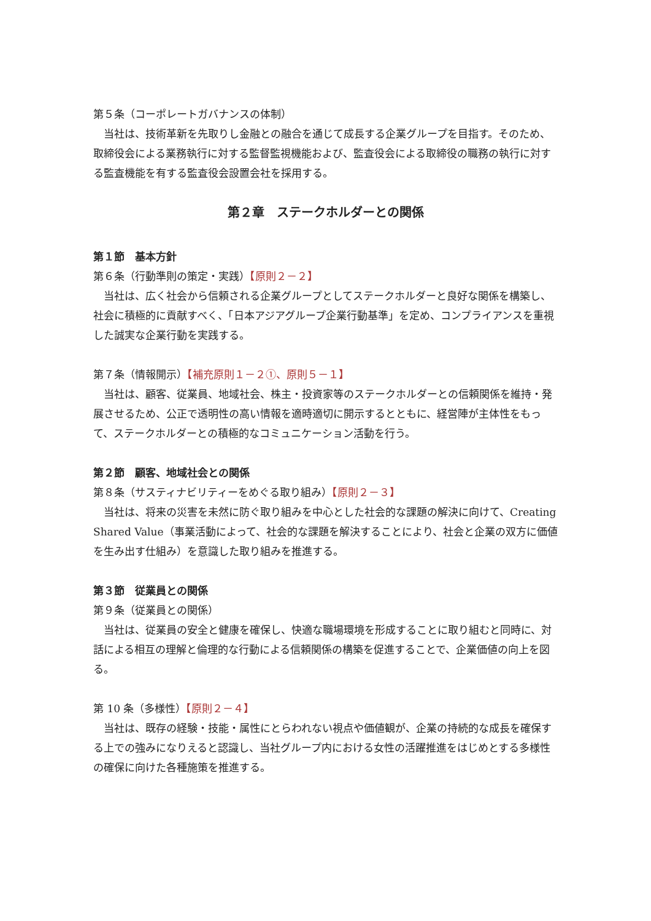第５条（コーポレートガバナンスの体制）
当社は、技術革新を先取りし金融との融合を通じて成長する企業グループを目指す。そのため、取締役会による業務執行に対する監督監視機能および、監査役会による取締役の職務の執行に対する監査機能を有する監査役会設置会社を採用する。
第２章　ステークホルダーとの関係
第１節　基本方針
第６条（行動準則の策定・実践）【原則２－２】
当社は、広く社会から信頼される企業グループとしてステークホルダーと良好な関係を構築し、社会に積極的に貢献すべく、「日本アジアグループ企業行動基準」を定め、コンプライアンスを重視した誠実な企業行動を実践する。
第７条（情報開示）【補充原則１－２①、原則５－１】
当社は、顧客、従業員、地域社会、株主・投資家等のステークホルダーとの信頼関係を維持・発展させるため、公正で透明性の高い情報を適時適切に開示するとともに、経営陣が主体性をもって、ステークホルダーとの積極的なコミュニケーション活動を行う。
第２節　顧客、地域社会との関係
第８条（サスティナビリティーをめぐる取り組み）【原則２－３】
当社は、将来の災害を未然に防ぐ取り組みを中心とした社会的な課題の解決に向けて、Creating Shared Value（事業活動によって、社会的な課題を解決することにより、社会と企業の双方に価値を生み出す仕組み）を意識した取り組みを推進する。
第３節　従業員との関係
第９条（従業員との関係）
当社は、従業員の安全と健康を確保し、快適な職場環境を形成することに取り組むと同時に、対話による相互の理解と倫理的な行動による信頼関係の構築を促進することで、企業価値の向上を図る。
第 10 条（多様性）【原則２－４】
当社は、既存の経験・技能・属性にとらわれない視点や価値観が、企業の持続的な成長を確保する上での強みになりえると認識し、当社グループ内における女性の活躍推進をはじめとする多様性の確保に向けた各種施策を推進する。